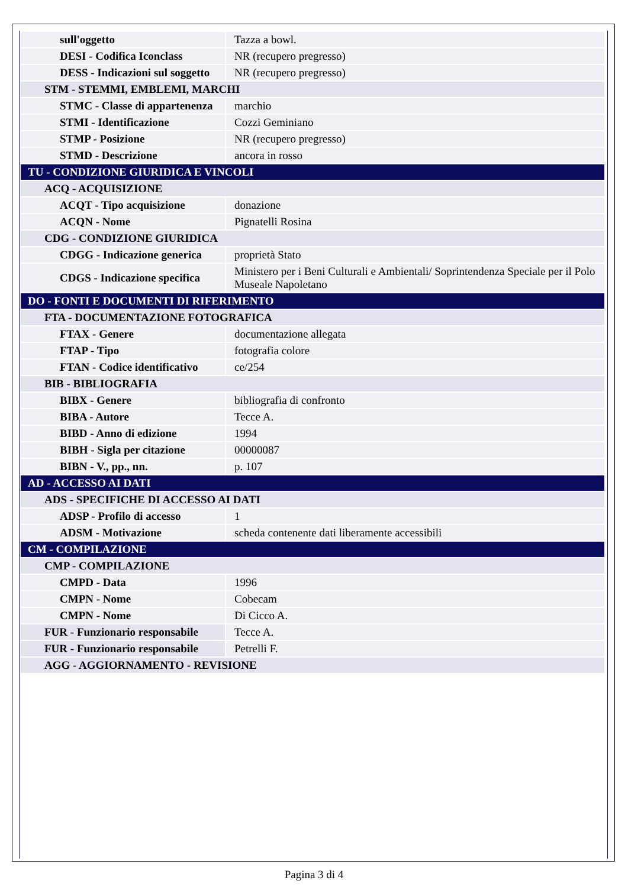| sull'oggetto | Tazza a bowl. |
| DESI - Codifica Iconclass | NR (recupero pregresso) |
| DESS - Indicazioni sul soggetto | NR (recupero pregresso) |
| STM - STEMMI, EMBLEMI, MARCHI | |
| STMC - Classe di appartenenza | marchio |
| STMI - Identificazione | Cozzi Geminiano |
| STMP - Posizione | NR (recupero pregresso) |
| STMD - Descrizione | ancora in rosso |
| TU - CONDIZIONE GIURIDICA E VINCOLI | |
| ACQ - ACQUISIZIONE | |
| ACQT - Tipo acquisizione | donazione |
| ACQN - Nome | Pignatelli Rosina |
| CDG - CONDIZIONE GIURIDICA | |
| CDGG - Indicazione generica | proprietà Stato |
| CDGS - Indicazione specifica | Ministero per i Beni Culturali e Ambientali/ Soprintendenza Speciale per il Polo Museale Napoletano |
| DO - FONTI E DOCUMENTI DI RIFERIMENTO | |
| FTA - DOCUMENTAZIONE FOTOGRAFICA | |
| FTAX - Genere | documentazione allegata |
| FTAP - Tipo | fotografia colore |
| FTAN - Codice identificativo | ce/254 |
| BIB - BIBLIOGRAFIA | |
| BIBX - Genere | bibliografia di confronto |
| BIBA - Autore | Tecce A. |
| BIBD - Anno di edizione | 1994 |
| BIBH - Sigla per citazione | 00000087 |
| BIBN - V., pp., nn. | p. 107 |
| AD - ACCESSO AI DATI | |
| ADS - SPECIFICHE DI ACCESSO AI DATI | |
| ADSP - Profilo di accesso | 1 |
| ADSM - Motivazione | scheda contenente dati liberamente accessibili |
| CM - COMPILAZIONE | |
| CMP - COMPILAZIONE | |
| CMPD - Data | 1996 |
| CMPN - Nome | Cobecam |
| CMPN - Nome | Di Cicco A. |
| FUR - Funzionario responsabile | Tecce A. |
| FUR - Funzionario responsabile | Petrelli F. |
| AGG - AGGIORNAMENTO - REVISIONE | |
Pagina 3 di 4